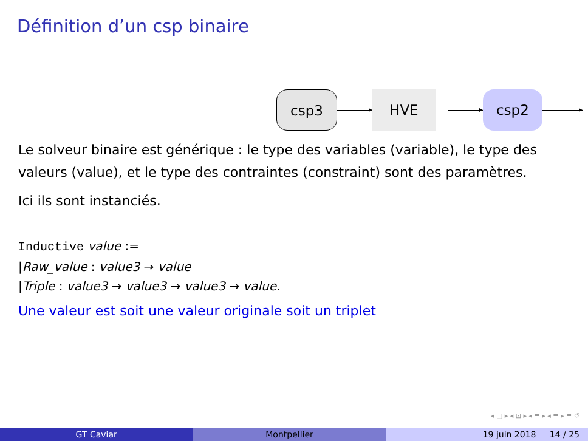Définition d’un csp binaire
csp3
HVE
csp2
Le solveur binaire est générique : le type des variables (variable), le type des valeurs (value), et le type des contraintes (constraint) sont des paramètres.
Ici ils sont instanciés.
Inductive value :=
|Raw_value : value3 → value
|Triple : value3 → value3 → value3 → value.
Une valeur est soit une valeur originale soit un triplet
◂ □ ▸ ◂ ⊡ ▸ ◂ ≡ ▸ ◂ ≡ ▸ ≡ ↺
GT Caviar Montpellier 19 juin 2018 14 / 25